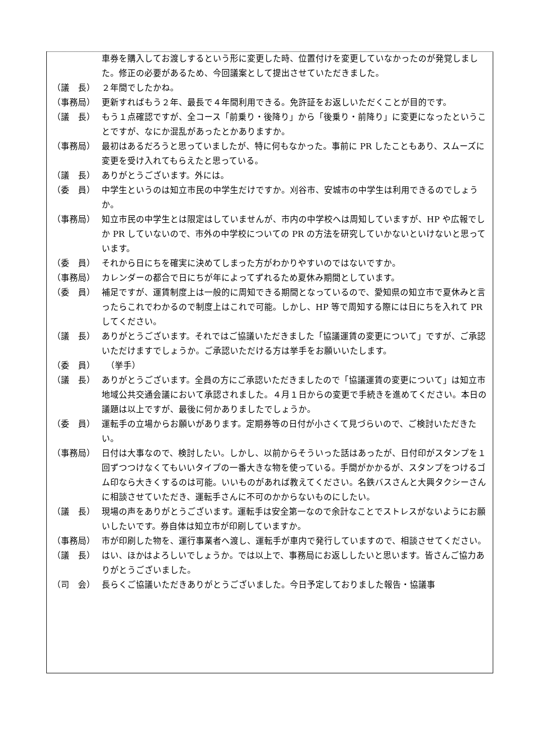車券を購入してお渡しするという形に変更した時、位置付けを変更していなかったのが発覚しました。修正の必要があるため、今回議案として提出させていただきました。
（議　長） ２年間でしたかね。
（事務局） 更新すればもう２年、最長で４年間利用できる。免許証をお返しいただくことが目的です。
（議　長） もう１点確認ですが、全コース「前乗り・後降り」から「後乗り・前降り」に変更になったということですが、なにか混乱があったとかありますか。
（事務局） 最初はあるだろうと思っていましたが、特に何もなかった。事前に PR したこともあり、スムーズに変更を受け入れてもらえたと思っている。
（議　長） ありがとうございます。外には。
（委　員） 中学生というのは知立市民の中学生だけですか。刈谷市、安城市の中学生は利用できるのでしょうか。
（事務局） 知立市民の中学生とは限定はしていませんが、市内の中学校へは周知していますが、HP や広報でしか PR していないので、市外の中学校についての PR の方法を研究していかないといけないと思っています。
（委　員） それから日にちを確実に決めてしまった方がわかりやすいのではないですか。
（事務局） カレンダーの都合で日にちが年によってずれるため夏休み期間としています。
（委　員） 補足ですが、運賃制度上は一般的に周知できる期間となっているので、愛知県の知立市で夏休みと言ったらこれでわかるので制度上はこれで可能。しかし、HP 等で周知する際には日にちを入れて PR してください。
（議　長） ありがとうございます。それではご協議いただきました「協議運賃の変更について」ですが、ご承認いただけますでしょうか。ご承認いただける方は挙手をお願いいたします。
（委　員）　（挙手）
（議　長） ありがとうございます。全員の方にご承認いただきましたので「協議運賃の変更について」は知立市地域公共交通会議において承認されました。４月１日からの変更で手続きを進めてください。本日の議題は以上ですが、最後に何かありましたでしょうか。
（委　員） 運転手の立場からお願いがあります。定期券等の日付が小さくて見づらいので、ご検討いただきたい。
（事務局） 日付は大事なので、検討したい。しかし、以前からそういった話はあったが、日付印がスタンプを１回ずつつけなくてもいいタイプの一番大きな物を使っている。手間がかかるが、スタンプをつけるゴム印なら大きくするのは可能。いいものがあれば教えてください。名鉄バスさんと大興タクシーさんに相談させていただき、運転手さんに不可のかからないものにしたい。
（議　長） 現場の声をありがとうございます。運転手は安全第一なので余計なことでストレスがないようにお願いしたいです。券自体は知立市が印刷していますか。
（事務局） 市が印刷した物を、運行事業者へ渡し、運転手が車内で発行していますので、相談させてください。
（議　長） はい、ほかはよろしいでしょうか。では以上で、事務局にお返ししたいと思います。皆さんご協力ありがとうございました。
（司　会） 長らくご協議いただきありがとうございました。今日予定しておりました報告・協議事